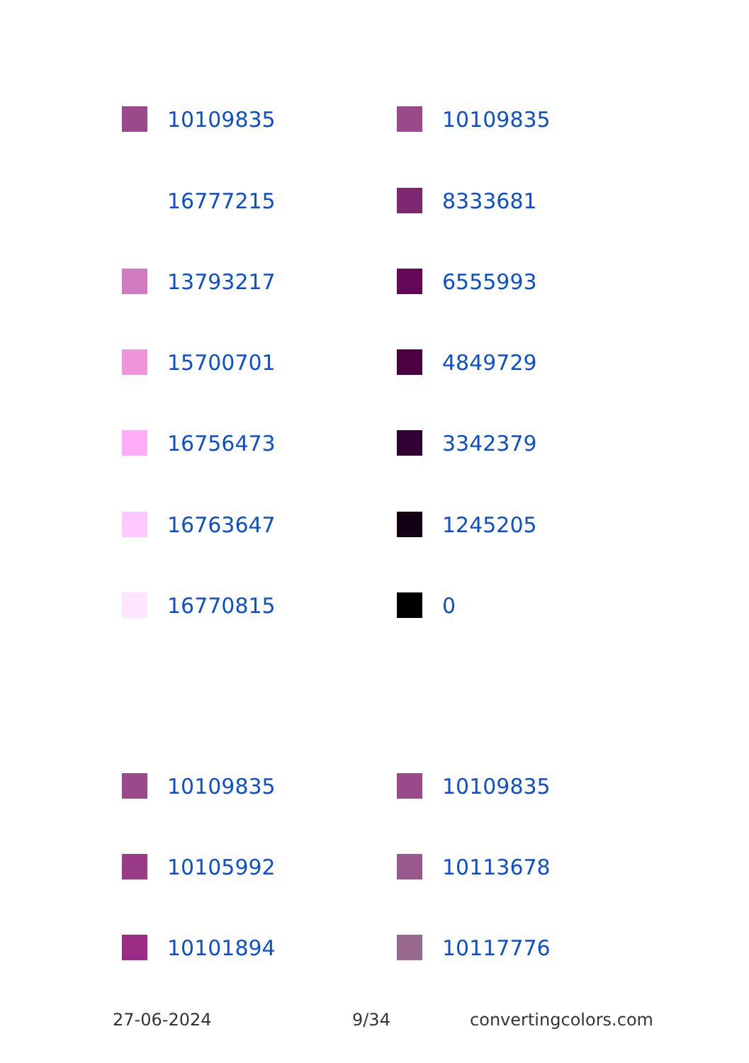10109835 10109835
16777215 8333681
13793217 6555993
15700701 4849729
16756473 3342379
16763647 1245205
16770815 0
10109835 10109835
10105992 10113678
10101894 10117776
27-06-2024 9/34 convertingcolors.com